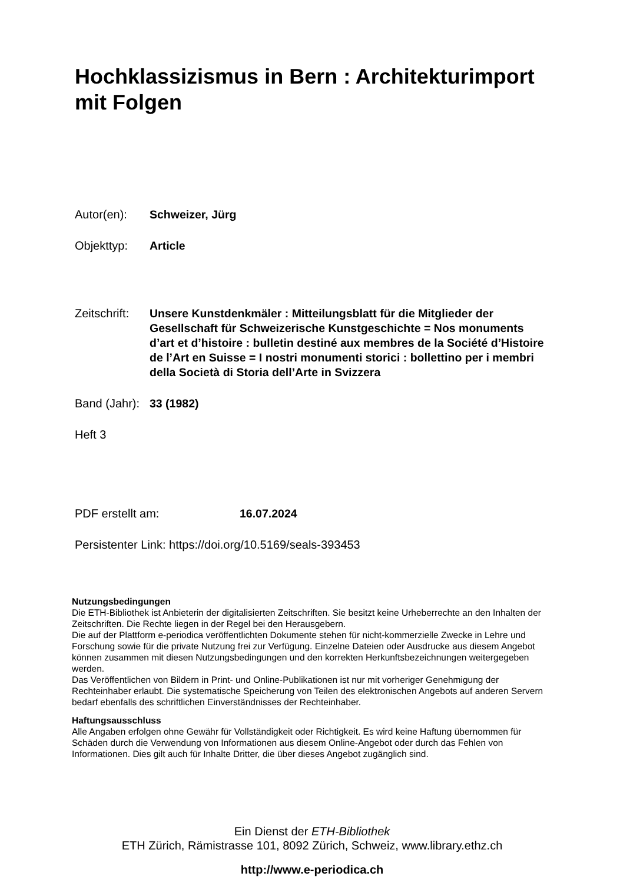Hochklassizismus in Bern : Architekturimport mit Folgen
Autor(en): Schweizer, Jürg
Objekttyp: Article
Zeitschrift:
Unsere Kunstdenkmäler : Mitteilungsblatt für die Mitglieder der Gesellschaft für Schweizerische Kunstgeschichte = Nos monuments d’art et d’histoire : bulletin destiné aux membres de la Société d’Histoire de l’Art en Suisse = I nostri monumenti storici : bollettino per i membri della Società di Storia dell’Arte in Svizzera
Band (Jahr):
33 (1982)
Heft 3
PDF erstellt am: 16.07.2024
Persistenter Link: https://doi.org/10.5169/seals-393453
Nutzungsbedingungen
Die ETH-Bibliothek ist Anbieterin der digitalisierten Zeitschriften. Sie besitzt keine Urheberrechte an den Inhalten der Zeitschriften. Die Rechte liegen in der Regel bei den Herausgebern.
Die auf der Plattform e-periodica veröffentlichten Dokumente stehen für nicht-kommerzielle Zwecke in Lehre und Forschung sowie für die private Nutzung frei zur Verfügung. Einzelne Dateien oder Ausdrucke aus diesem Angebot können zusammen mit diesen Nutzungsbedingungen und den korrekten Herkunftsbezeichnungen weitergegeben werden.
Das Veröffentlichen von Bildern in Print- und Online-Publikationen ist nur mit vorheriger Genehmigung der Rechteinhaber erlaubt. Die systematische Speicherung von Teilen des elektronischen Angebots auf anderen Servern bedarf ebenfalls des schriftlichen Einverständnisses der Rechteinhaber.
Haftungsausschluss
Alle Angaben erfolgen ohne Gewähr für Vollständigkeit oder Richtigkeit. Es wird keine Haftung übernommen für Schäden durch die Verwendung von Informationen aus diesem Online-Angebot oder durch das Fehlen von Informationen. Dies gilt auch für Inhalte Dritter, die über dieses Angebot zugänglich sind.
Ein Dienst der ETH-Bibliothek
ETH Zürich, Rämistrasse 101, 8092 Zürich, Schweiz, www.library.ethz.ch
http://www.e-periodica.ch